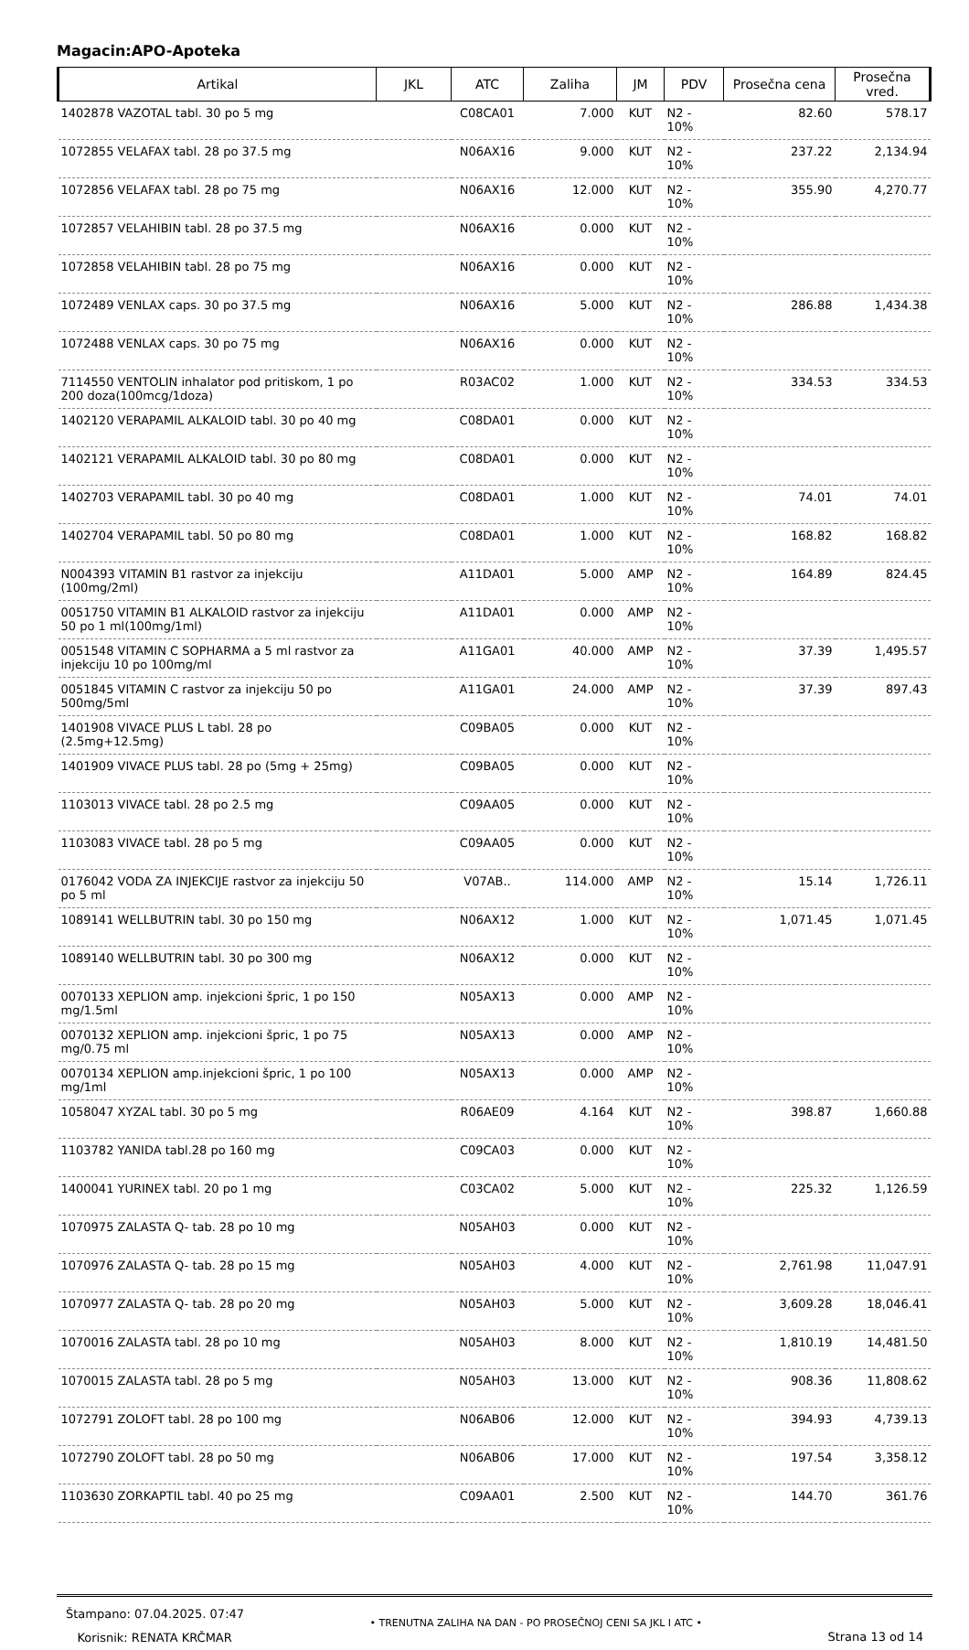Magacin:APO-Apoteka
| Artikal | JKL | ATC | Zaliha | JM | PDV | Prosečna cena | Prosečna vred. |
| --- | --- | --- | --- | --- | --- | --- | --- |
| 1402878 VAZOTAL tabl. 30 po 5 mg | | C08CA01 | 7.000 | KUT | N2 - 10% | 82.60 | 578.17 |
| 1072855 VELAFAX tabl. 28 po 37.5 mg | | N06AX16 | 9.000 | KUT | N2 - 10% | 237.22 | 2,134.94 |
| 1072856 VELAFAX tabl. 28 po 75 mg | | N06AX16 | 12.000 | KUT | N2 - 10% | 355.90 | 4,270.77 |
| 1072857 VELAHIBIN tabl. 28 po 37.5 mg | | N06AX16 | 0.000 | KUT | N2 - 10% | | |
| 1072858 VELAHIBIN tabl. 28 po 75 mg | | N06AX16 | 0.000 | KUT | N2 - 10% | | |
| 1072489 VENLAX caps. 30 po 37.5 mg | | N06AX16 | 5.000 | KUT | N2 - 10% | 286.88 | 1,434.38 |
| 1072488 VENLAX caps. 30 po 75 mg | | N06AX16 | 0.000 | KUT | N2 - 10% | | |
| 7114550 VENTOLIN inhalator pod pritiskom, 1 po 200 doza(100mcg/1doza) | | R03AC02 | 1.000 | KUT | N2 - 10% | 334.53 | 334.53 |
| 1402120 VERAPAMIL ALKALOID tabl. 30 po 40 mg | | C08DA01 | 0.000 | KUT | N2 - 10% | | |
| 1402121 VERAPAMIL ALKALOID tabl. 30 po 80 mg | | C08DA01 | 0.000 | KUT | N2 - 10% | | |
| 1402703 VERAPAMIL tabl. 30 po 40 mg | | C08DA01 | 1.000 | KUT | N2 - 10% | 74.01 | 74.01 |
| 1402704 VERAPAMIL tabl. 50 po 80 mg | | C08DA01 | 1.000 | KUT | N2 - 10% | 168.82 | 168.82 |
| N004393 VITAMIN B1 rastvor za injekciju (100mg/2ml) | | A11DA01 | 5.000 | AMP | N2 - 10% | 164.89 | 824.45 |
| 0051750 VITAMIN B1 ALKALOID rastvor za injekciju 50 po 1 ml(100mg/1ml) | | A11DA01 | 0.000 | AMP | N2 - 10% | | |
| 0051548 VITAMIN C SOPHARMA a 5 ml rastvor za injekciju 10 po 100mg/ml | | A11GA01 | 40.000 | AMP | N2 - 10% | 37.39 | 1,495.57 |
| 0051845 VITAMIN C rastvor za injekciju 50 po 500mg/5ml | | A11GA01 | 24.000 | AMP | N2 - 10% | 37.39 | 897.43 |
| 1401908 VIVACE PLUS L tabl. 28 po (2.5mg+12.5mg) | | C09BA05 | 0.000 | KUT | N2 - 10% | | |
| 1401909 VIVACE PLUS tabl. 28 po (5mg + 25mg) | | C09BA05 | 0.000 | KUT | N2 - 10% | | |
| 1103013 VIVACE tabl. 28 po 2.5 mg | | C09AA05 | 0.000 | KUT | N2 - 10% | | |
| 1103083 VIVACE tabl. 28 po 5 mg | | C09AA05 | 0.000 | KUT | N2 - 10% | | |
| 0176042 VODA ZA INJEKCIJE rastvor za injekciju 50 po 5 ml | | V07AB.. | 114.000 | AMP | N2 - 10% | 15.14 | 1,726.11 |
| 1089141 WELLBUTRIN tabl. 30 po 150 mg | | N06AX12 | 1.000 | KUT | N2 - 10% | 1,071.45 | 1,071.45 |
| 1089140 WELLBUTRIN tabl. 30 po 300 mg | | N06AX12 | 0.000 | KUT | N2 - 10% | | |
| 0070133 XEPLION amp. injekcioni špric, 1 po 150 mg/1.5ml | | N05AX13 | 0.000 | AMP | N2 - 10% | | |
| 0070132 XEPLION amp. injekcioni špric, 1 po 75 mg/0.75 ml | | N05AX13 | 0.000 | AMP | N2 - 10% | | |
| 0070134 XEPLION amp.injekcioni špric, 1 po 100 mg/1ml | | N05AX13 | 0.000 | AMP | N2 - 10% | | |
| 1058047 XYZAL tabl. 30 po 5 mg | | R06AE09 | 4.164 | KUT | N2 - 10% | 398.87 | 1,660.88 |
| 1103782 YANIDA tabl.28 po 160 mg | | C09CA03 | 0.000 | KUT | N2 - 10% | | |
| 1400041 YURINEX tabl. 20 po 1 mg | | C03CA02 | 5.000 | KUT | N2 - 10% | 225.32 | 1,126.59 |
| 1070975 ZALASTA Q- tab. 28 po 10 mg | | N05AH03 | 0.000 | KUT | N2 - 10% | | |
| 1070976 ZALASTA Q- tab. 28 po 15 mg | | N05AH03 | 4.000 | KUT | N2 - 10% | 2,761.98 | 11,047.91 |
| 1070977 ZALASTA Q- tab. 28 po 20 mg | | N05AH03 | 5.000 | KUT | N2 - 10% | 3,609.28 | 18,046.41 |
| 1070016 ZALASTA tabl. 28 po 10 mg | | N05AH03 | 8.000 | KUT | N2 - 10% | 1,810.19 | 14,481.50 |
| 1070015 ZALASTA tabl. 28 po 5 mg | | N05AH03 | 13.000 | KUT | N2 - 10% | 908.36 | 11,808.62 |
| 1072791 ZOLOFT tabl. 28 po 100 mg | | N06AB06 | 12.000 | KUT | N2 - 10% | 394.93 | 4,739.13 |
| 1072790 ZOLOFT tabl. 28 po 50 mg | | N06AB06 | 17.000 | KUT | N2 - 10% | 197.54 | 3,358.12 |
| 1103630 ZORKAPTIL tabl. 40 po 25 mg | | C09AA01 | 2.500 | KUT | N2 - 10% | 144.70 | 361.76 |
Štampano: 07.04.2025. 07:47
Korisnik: RENATA KRČMAR
• TRENUTNA ZALIHA NA DAN - PO PROSEČNOJ CENI SA JKL I ATC •
Strana 13 od 14